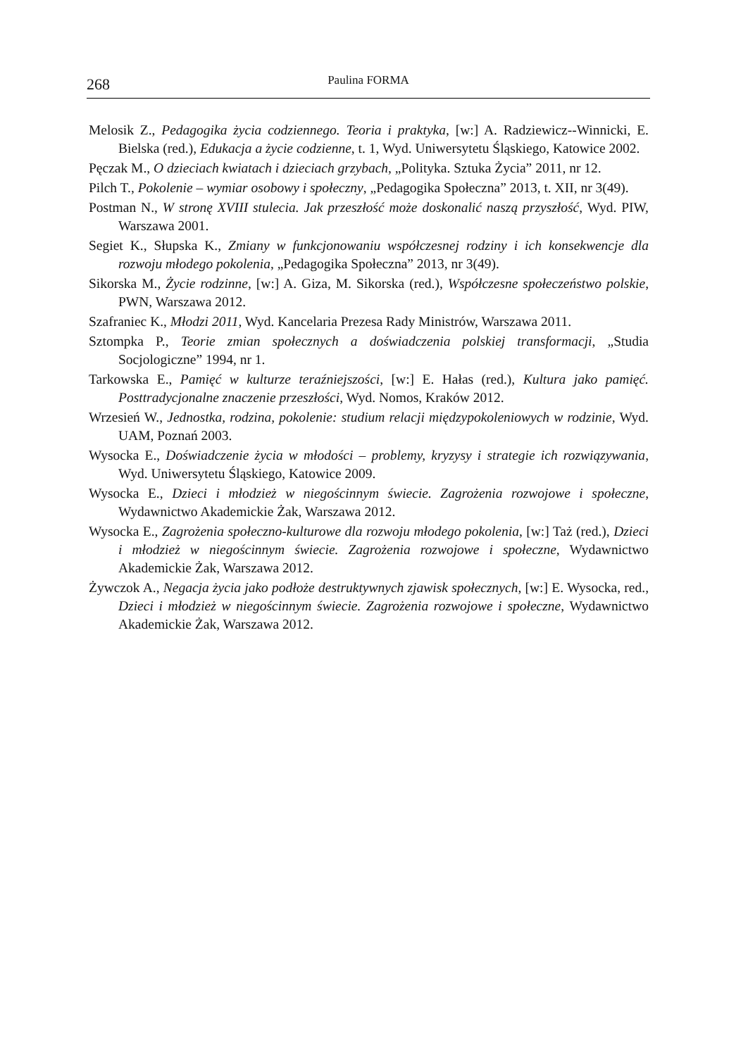268 Paulina FORMA
Melosik Z., Pedagogika życia codziennego. Teoria i praktyka, [w:] A. Radziewicz--Winnicki, E. Bielska (red.), Edukacja a życie codzienne, t. 1, Wyd. Uniwersytetu Śląskiego, Katowice 2002.
Pęczak M., O dzieciach kwiatach i dzieciach grzybach, „Polityka. Sztuka Życia” 2011, nr 12.
Pilch T., Pokolenie – wymiar osobowy i społeczny, „Pedagogika Społeczna” 2013, t. XII, nr 3(49).
Postman N., W stronę XVIII stulecia. Jak przeszłość może doskonalić naszą przyszłość, Wyd. PIW, Warszawa 2001.
Segiet K., Słupska K., Zmiany w funkcjonowaniu współczesnej rodziny i ich konsekwencje dla rozwoju młodego pokolenia, „Pedagogika Społeczna” 2013, nr 3(49).
Sikorska M., Życie rodzinne, [w:] A. Giza, M. Sikorska (red.), Współczesne społeczeństwo polskie, PWN, Warszawa 2012.
Szafraniec K., Młodzi 2011, Wyd. Kancelaria Prezesa Rady Ministrów, Warszawa 2011.
Sztompka P., Teorie zmian społecznych a doświadczenia polskiej transformacji, „Studia Socjologiczne” 1994, nr 1.
Tarkowska E., Pamięć w kulturze teraźniejszości, [w:] E. Hałas (red.), Kultura jako pamięć. Posttradycjonalne znaczenie przeszłości, Wyd. Nomos, Kraków 2012.
Wrzesień W., Jednostka, rodzina, pokolenie: studium relacji międzypokoleniowych w rodzinie, Wyd. UAM, Poznań 2003.
Wysocka E., Doświadczenie życia w młodości – problemy, kryzysy i strategie ich rozwiązywania, Wyd. Uniwersytetu Śląskiego, Katowice 2009.
Wysocka E., Dzieci i młodzież w niegościnnym świecie. Zagrożenia rozwojowe i społeczne, Wydawnictwo Akademickie Żak, Warszawa 2012.
Wysocka E., Zagrożenia społeczno-kulturowe dla rozwoju młodego pokolenia, [w:] Taż (red.), Dzieci i młodzież w niegościnnym świecie. Zagrożenia rozwojowe i społeczne, Wydawnictwo Akademickie Żak, Warszawa 2012.
Żywczok A., Negacja życia jako podłoże destruktywnych zjawisk społecznych, [w:] E. Wysocka, red., Dzieci i młodzież w niegościnnym świecie. Zagrożenia rozwojowe i społeczne, Wydawnictwo Akademickie Żak, Warszawa 2012.